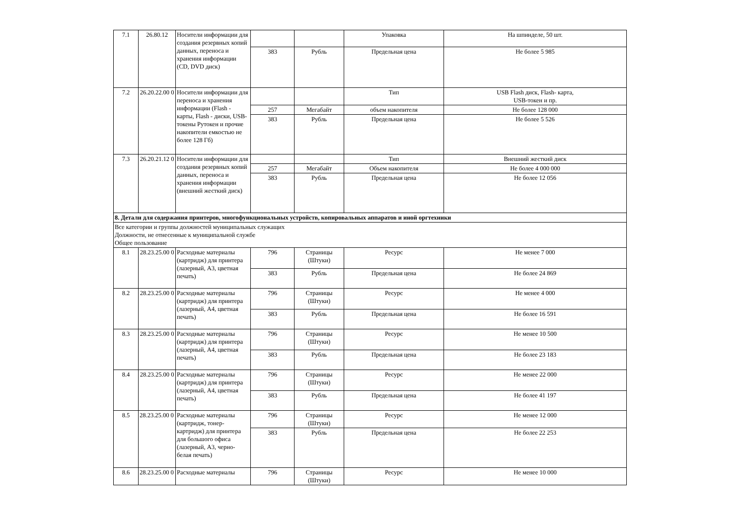| 7.1 | 26.80.12 | Носители информации для создания резервных копий данных, переноса и хранения информации (CD, DVD диск) | | | Упаковка | На шпинделе, 50 шт. |
| | | | 383 | Рубль | Предельная цена | Не более 5 985 |
| 7.2 | 26.20.22.00 0 | Носители информации для переноса и хранения информации (Flash - карты, Flash - диски, USB-токены Рутокен и прочие накопители емкостью не более 128 Гб) | | | Тип | USB Flash диск, Flash- карта, USB-токен и пр. |
| | | | 257 | Мегабайт | объем накопителя | Не более 128 000 |
| | | | 383 | Рубль | Предельная цена | Не более 5 526 |
| 7.3 | 26.20.21.12 0 | Носители информации для создания резервных копий данных, переноса и хранения информации (внешний жесткий диск) | | | Тип | Внешний жесткий диск |
| | | | 257 | Мегабайт | Объем накопителя | Не более 4 000 000 |
| | | | 383 | Рубль | Предельная цена | Не более 12 056 |
| 8. Детали для содержания принтеров, многофункциональных устройств, копировальных аппаратов и иной оргтехники | | | | | | |
| Все категории и группы должностей муниципальных служащих Должности, не отнесенные к муниципальной службе Общее пользование | | | | | | |
| 8.1 | 28.23.25.00 0 | Расходные материалы (картридж) для принтера (лазерный, А3, цветная печать) | 796 | Страницы (Штуки) | Ресурс | Не менее 7 000 |
| | | | 383 | Рубль | Предельная цена | Не более 24 869 |
| 8.2 | 28.23.25.00 0 | Расходные материалы (картридж) для принтера (лазерный, А4, цветная печать) | 796 | Страницы (Штуки) | Ресурс | Не менее 4 000 |
| | | | 383 | Рубль | Предельная цена | Не более 16 591 |
| 8.3 | 28.23.25.00 0 | Расходные материалы (картридж) для принтера (лазерный, А4, цветная печать) | 796 | Страницы (Штуки) | Ресурс | Не менее 10 500 |
| | | | 383 | Рубль | Предельная цена | Не более 23 183 |
| 8.4 | 28.23.25.00 0 | Расходные материалы (картридж) для принтера (лазерный, А4, цветная печать) | 796 | Страницы (Штуки) | Ресурс | Не менее 22 000 |
| | | | 383 | Рубль | Предельная цена | Не более 41 197 |
| 8.5 | 28.23.25.00 0 | Расходные материалы (картридж, тонер-картридж) для принтера для большого офиса (лазерный, А3, черно-белая печать) | 796 | Страницы (Штуки) | Ресурс | Не менее 12 000 |
| | | | 383 | Рубль | Предельная цена | Не более 22 253 |
| 8.6 | 28.23.25.00 0 | Расходные материалы | 796 | Страницы (Штуки) | Ресурс | Не менее 10 000 |